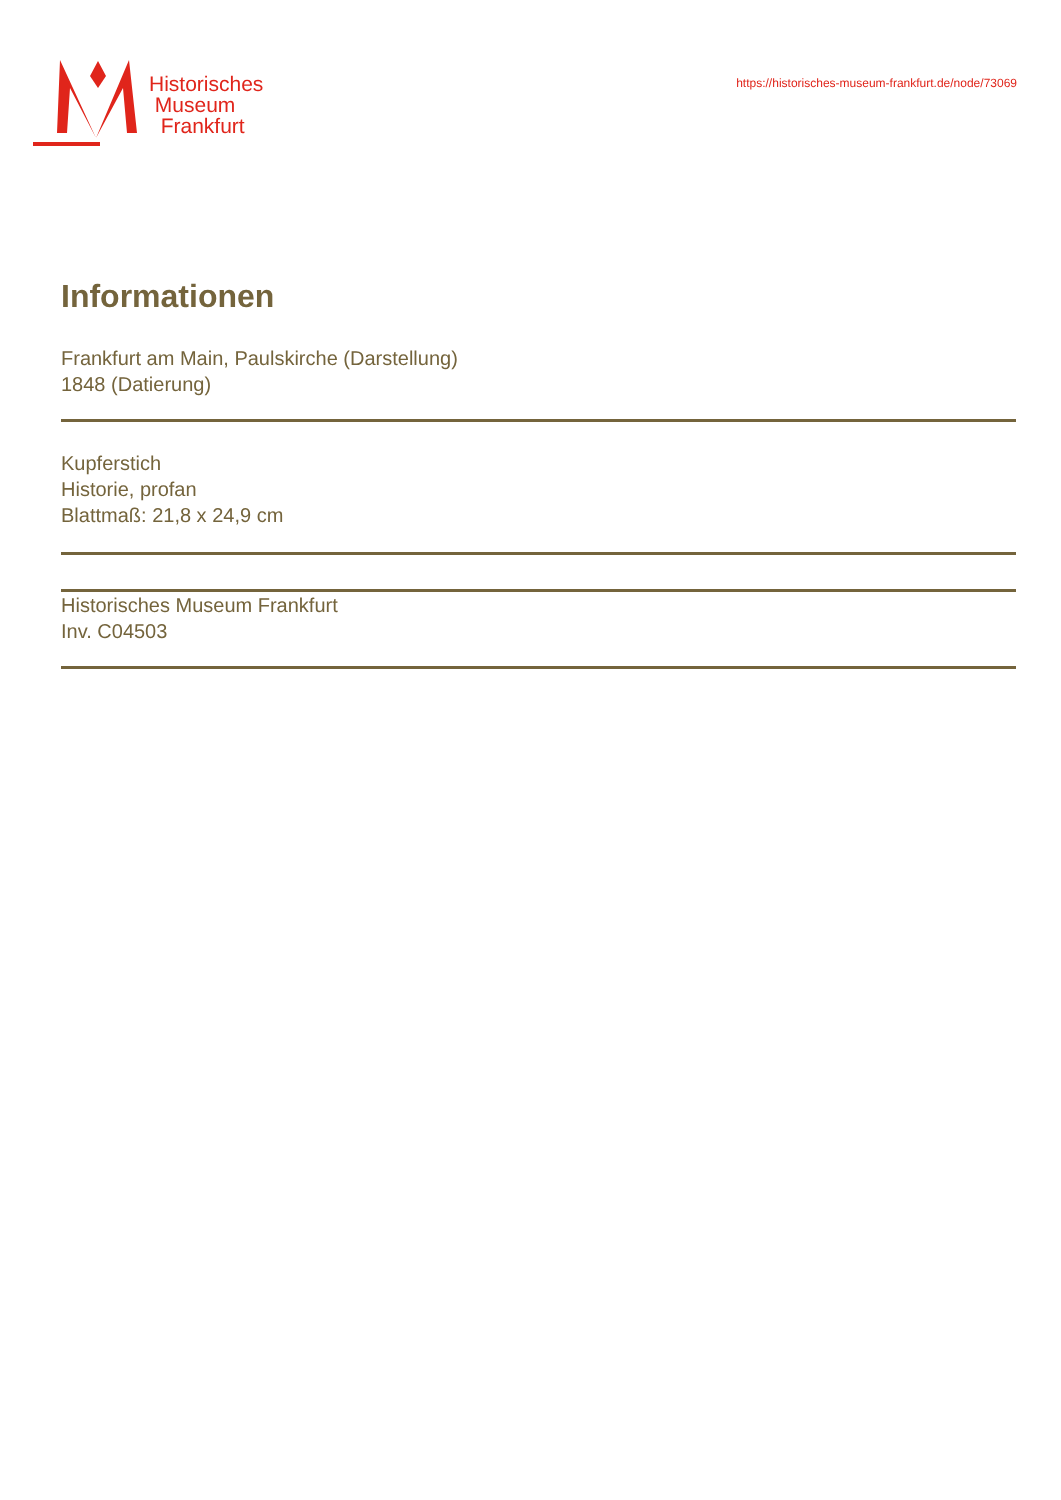Historisches
Museum
Frankfurt
https://historisches-museum-frankfurt.de/node/73069
Informationen
Frankfurt am Main, Paulskirche (Darstellung)
1848 (Datierung)
Kupferstich
Historie, profan
Blattmaß: 21,8 x 24,9 cm
Historisches Museum Frankfurt
Inv. C04503